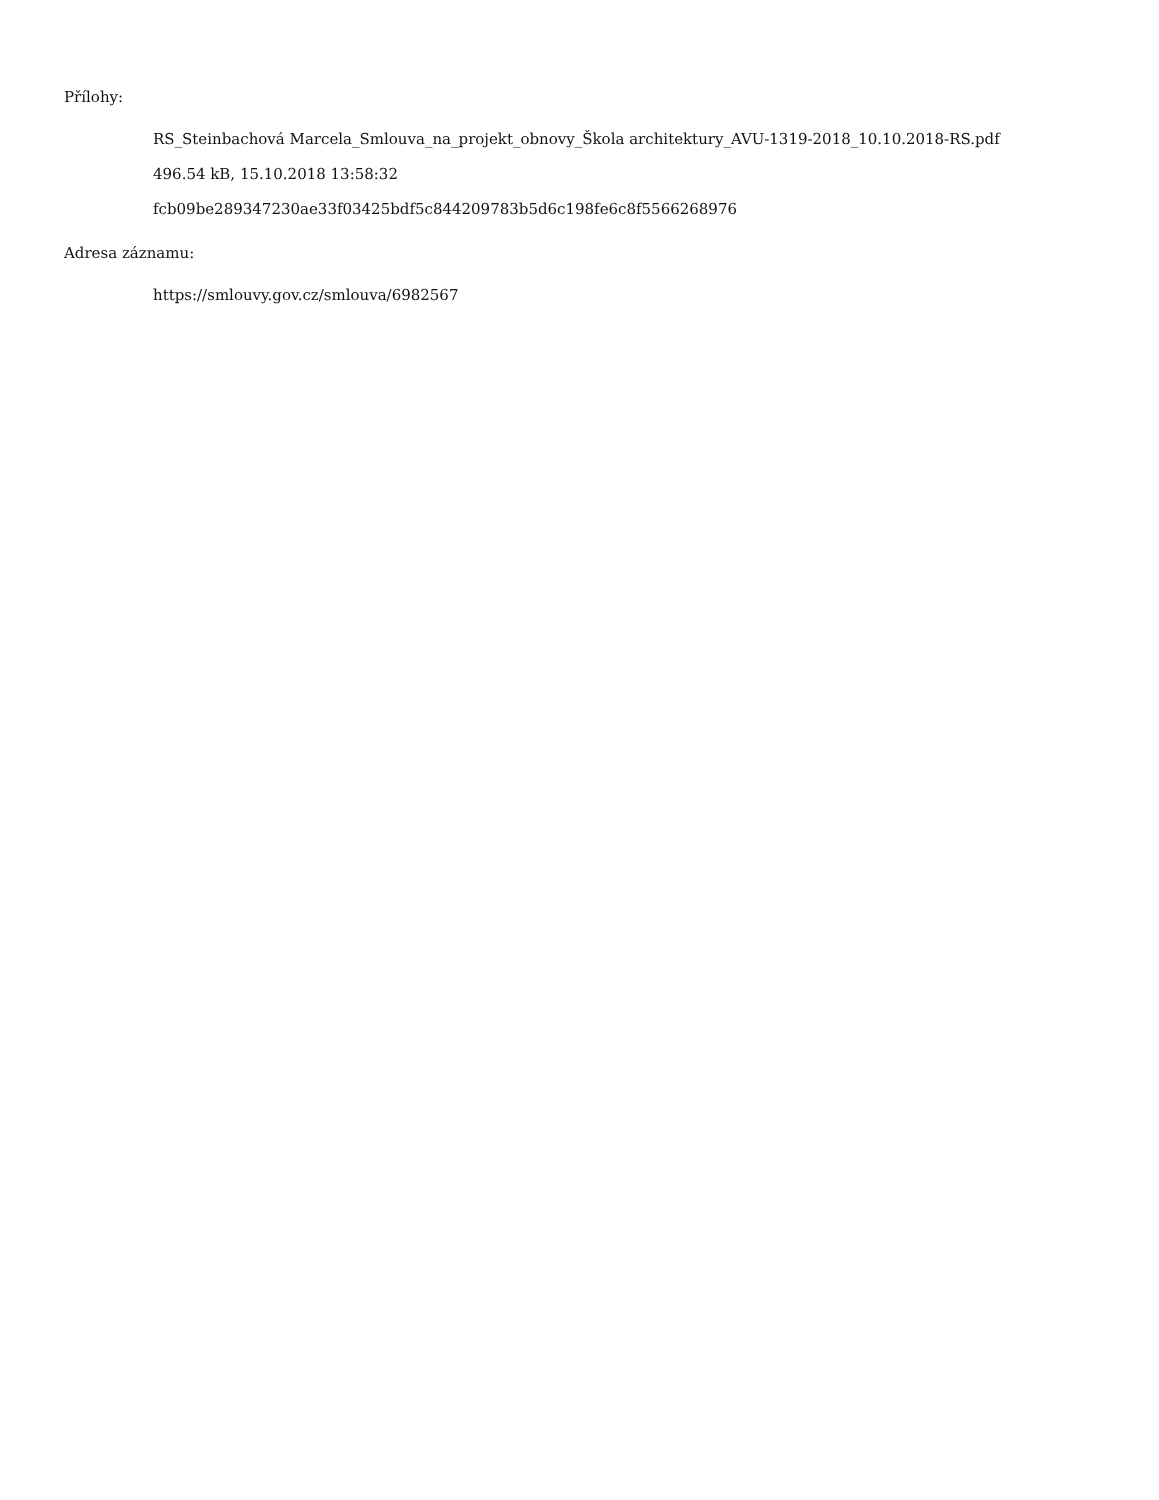Přílohy:
RS_Steinbachová Marcela_Smlouva_na_projekt_obnovy_Škola architektury_AVU-1319-2018_10.10.2018-RS.pdf
496.54 kB, 15.10.2018 13:58:32
fcb09be289347230ae33f03425bdf5c844209783b5d6c198fe6c8f5566268976
Adresa záznamu:
https://smlouvy.gov.cz/smlouva/6982567